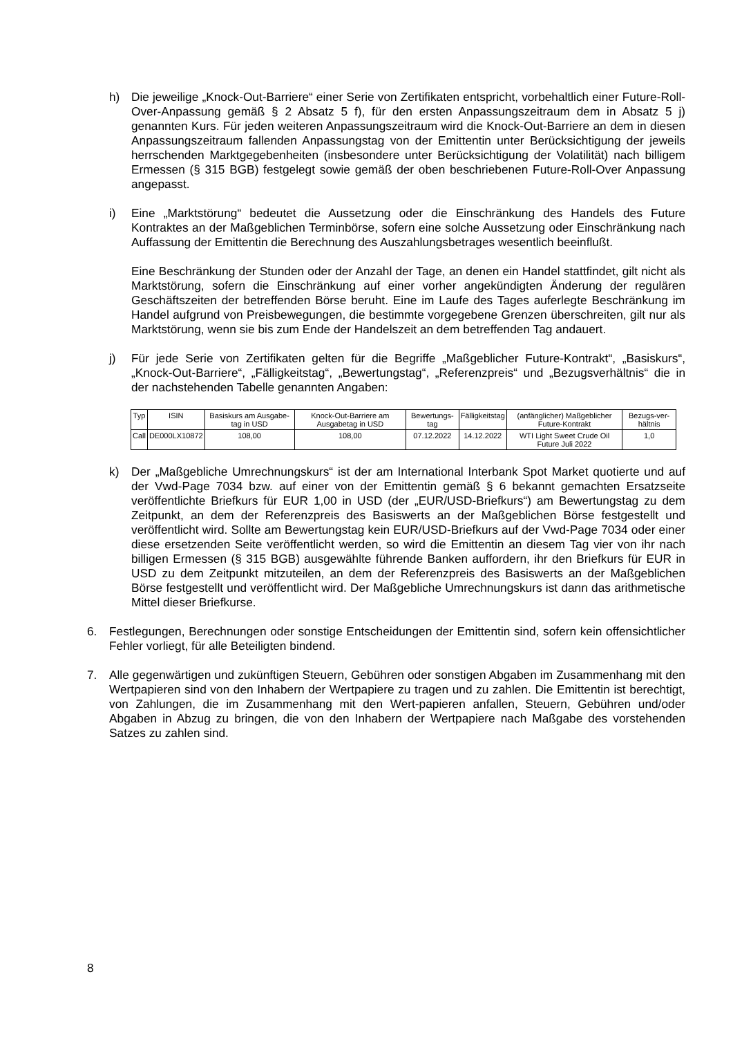h) Die jeweilige „Knock-Out-Barriere“ einer Serie von Zertifikaten entspricht, vorbehaltlich einer Future-Roll-Over-Anpassung gemäß § 2 Absatz 5 f), für den ersten Anpassungszeitraum dem in Absatz 5 j) genannten Kurs. Für jeden weiteren Anpassungszeitraum wird die Knock-Out-Barriere an dem in diesen Anpassungszeitraum fallenden Anpassungstag von der Emittentin unter Berücksichtigung der jeweils herrschenden Marktgegebenheiten (insbesondere unter Berücksichtigung der Volatilität) nach billigem Ermessen (§ 315 BGB) festgelegt sowie gemäß der oben beschriebenen Future-Roll-Over Anpassung angepasst.
i) Eine „Marktstörung“ bedeutet die Aussetzung oder die Einschränkung des Handels des Future Kontraktes an der Maßgeblichen Terminbörse, sofern eine solche Aussetzung oder Einschränkung nach Auffassung der Emittentin die Berechnung des Auszahlungsbetrages wesentlich beeinflußt.
Eine Beschränkung der Stunden oder der Anzahl der Tage, an denen ein Handel stattfindet, gilt nicht als Marktstörung, sofern die Einschränkung auf einer vorher angekündigten Änderung der regulären Geschäftszeiten der betreffenden Börse beruht. Eine im Laufe des Tages auferlegte Beschränkung im Handel aufgrund von Preisbewegungen, die bestimmte vorgegebene Grenzen überschreiten, gilt nur als Marktstörung, wenn sie bis zum Ende der Handelszeit an dem betreffenden Tag andauert.
j) Für jede Serie von Zertifikaten gelten für die Begriffe „Maßgeblicher Future-Kontrakt“, „Basiskurs“, „Knock-Out-Barriere“, „Fälligkeitstag“, „Bewertungstag“, „Referenzpreis“ und „Bezugsverhältnis“ die in der nachstehenden Tabelle genannten Angaben:
| Typ | ISIN | Basiskurs am Ausgabe-tag in USD | Knock-Out-Barriere am Ausgabetag in USD | Bewertungs-tag | Fälligkeitstag | (anfänglicher) Maßgeblicher Future-Kontrakt | Bezugs-ver-hältnis |
| Call | DE000LX10872 | 108,00 | 108,00 | 07.12.2022 | 14.12.2022 | WTI Light Sweet Crude Oil Future Juli 2022 | 1,0 |
k) Der „Maßgebliche Umrechnungskurs“ ist der am International Interbank Spot Market quotierte und auf der Vwd-Page 7034 bzw. auf einer von der Emittentin gemäß § 6 bekannt gemachten Ersatzseite veröffentlichte Briefkurs für EUR 1,00 in USD (der „EUR/USD-Briefkurs“) am Bewertungstag zu dem Zeitpunkt, an dem der Referenzpreis des Basiswerts an der Maßgeblichen Börse festgestellt und veröffentlicht wird. Sollte am Bewertungstag kein EUR/USD-Briefkurs auf der Vwd-Page 7034 oder einer diese ersetzenden Seite veröffentlicht werden, so wird die Emittentin an diesem Tag vier von ihr nach billigen Ermessen (§ 315 BGB) ausgewählte führende Banken auffordern, ihr den Briefkurs für EUR in USD zu dem Zeitpunkt mitzuteilen, an dem der Referenzpreis des Basiswerts an der Maßgeblichen Börse festgestellt und veröffentlicht wird. Der Maßgebliche Umrechnungskurs ist dann das arithmetische Mittel dieser Briefkurse.
6. Festlegungen, Berechnungen oder sonstige Entscheidungen der Emittentin sind, sofern kein offensichtlicher Fehler vorliegt, für alle Beteiligten bindend.
7. Alle gegenwärtigen und zukünftigen Steuern, Gebühren oder sonstigen Abgaben im Zusammenhang mit den Wertpapieren sind von den Inhabern der Wertpapiere zu tragen und zu zahlen. Die Emittentin ist berechtigt, von Zahlungen, die im Zusammenhang mit den Wert-papieren anfallen, Steuern, Gebühren und/oder Abgaben in Abzug zu bringen, die von den Inhabern der Wertpapiere nach Maßgabe des vorstehenden Satzes zu zahlen sind.
8